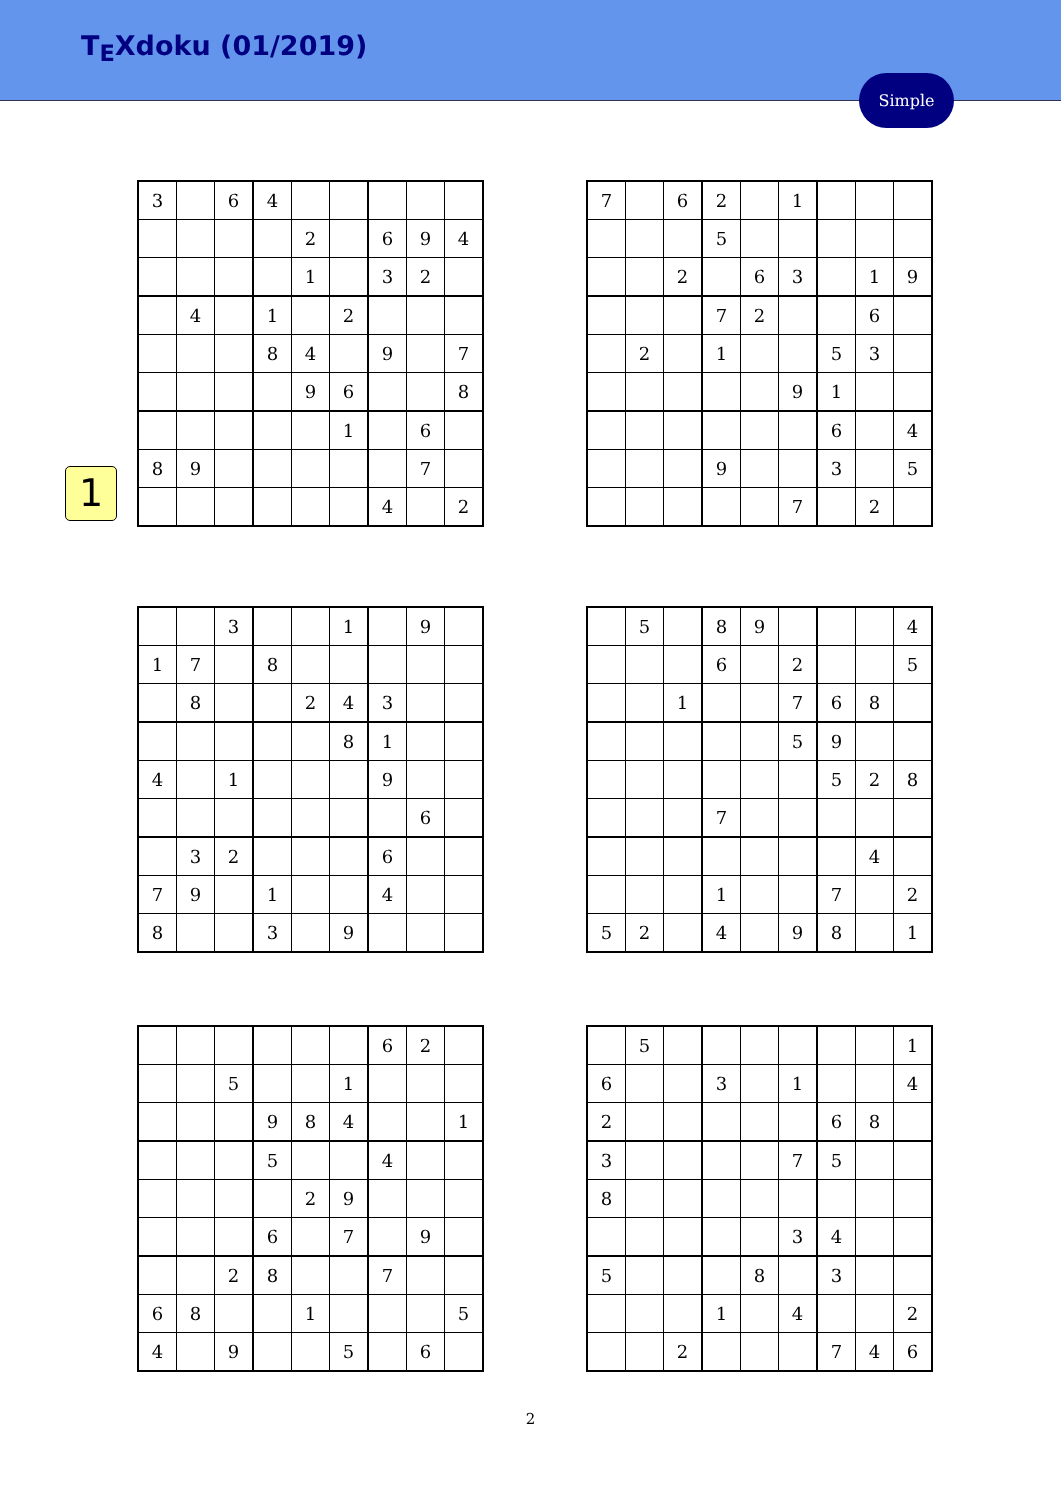T<sub>E</sub>Xdoku (01/2019)
Simple
1
| 3 | | 6 | 4 | | | | | |
| | | | | 2 | | 6 | 9 | 4 |
| | | | | 1 | | 3 | 2 | |
| | 4 | | 1 | | 2 | | | |
| | | | 8 | 4 | | 9 | | 7 |
| | | | | 9 | 6 | | | 8 |
| | | | | | 1 | | 6 | |
| 8 | 9 | | | | | | 7 | |
| | | | | | | 4 | | 2 |
| 7 | | 6 | 2 | | 1 | | | |
| | | | 5 | | | | | |
| | | 2 | | 6 | 3 | | 1 | 9 |
| | | | 7 | 2 | | | 6 | |
| | 2 | | 1 | | | 5 | 3 | |
| | | | | | 9 | 1 | | |
| | | | | | | 6 | | 4 |
| | | | 9 | | | 3 | | 5 |
| | | | | | 7 | | 2 | |
| | | 3 | | | 1 | | 9 | |
| 1 | 7 | | 8 | | | | | |
| | 8 | | | 2 | 4 | 3 | | |
| | | | | | 8 | 1 | | |
| 4 | | 1 | | | | 9 | | |
| | | | | | | | 6 | |
| | 3 | 2 | | | | 6 | | |
| 7 | 9 | | 1 | | | 4 | | |
| 8 | | | 3 | | 9 | | | |
| | 5 | | 8 | 9 | | | | 4 |
| | | | 6 | | 2 | | | 5 |
| | | 1 | | | 7 | 6 | 8 | |
| | | | | | 5 | 9 | | |
| | | | | | | 5 | 2 | 8 |
| | | | 7 | | | | | |
| | | | | | | | 4 | |
| | | | 1 | | | 7 | | 2 |
| 5 | 2 | | 4 | | 9 | 8 | | 1 |
| | | | | | | 6 | 2 | |
| | | 5 | | | 1 | | | |
| | | | 9 | 8 | 4 | | | 1 |
| | | | 5 | | | 4 | | |
| | | | | 2 | 9 | | | |
| | | | 6 | | 7 | | 9 | |
| | | 2 | 8 | | | 7 | | |
| 6 | 8 | | | 1 | | | | 5 |
| 4 | | 9 | | | 5 | | 6 | |
| | 5 | | | | | | | 1 |
| 6 | | | 3 | | 1 | | | 4 |
| 2 | | | | | | 6 | 8 | |
| 3 | | | | | 7 | 5 | | |
| 8 | | | | | | | | |
| | | | | | 3 | 4 | | |
| 5 | | | | 8 | | 3 | | |
| | | | 1 | | 4 | | | 2 |
| | | 2 | | | | 7 | 4 | 6 |
2